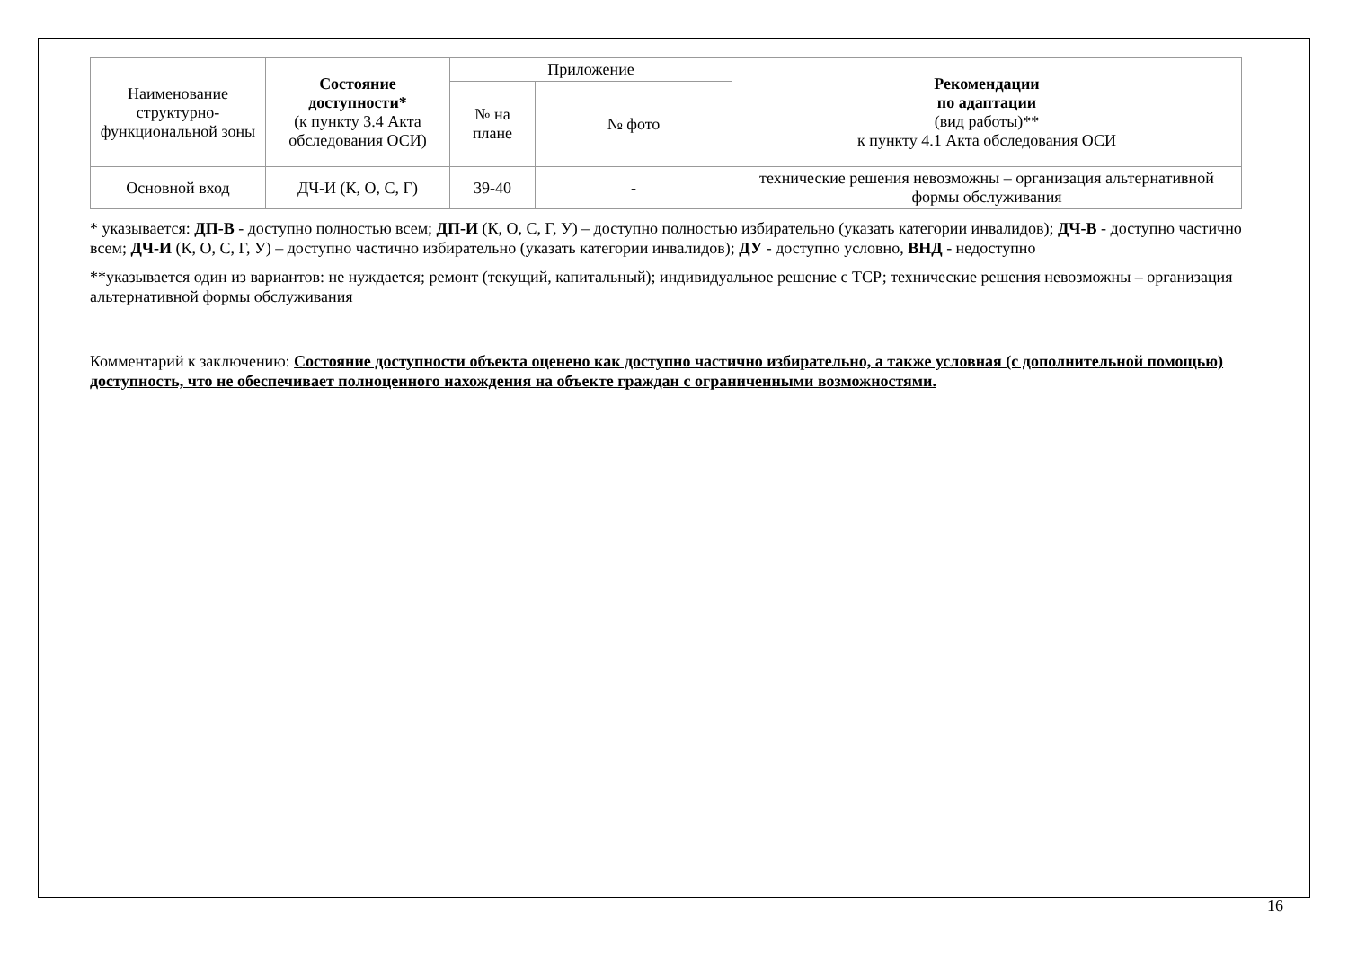| Наименование структурно-функциональной зоны | Состояние доступности* (к пункту 3.4 Акта обследования ОСИ) | Приложение | | Рекомендации по адаптации (вид работы)** к пункту 4.1 Акта обследования ОСИ |
| --- | --- | --- | --- | --- |
| | | № на плане | № фото | |
| Основной вход | ДЧ-И (К, О, С, Г) | 39-40 | - | технические решения невозможны – организация альтернативной формы обслуживания |
* указывается: ДП-В - доступно полностью всем; ДП-И (К, О, С, Г, У) – доступно полностью избирательно (указать категории инвалидов); ДЧ-В - доступно частично всем; ДЧ-И (К, О, С, Г, У) – доступно частично избирательно (указать категории инвалидов); ДУ - доступно условно, ВНД - недоступно
**указывается один из вариантов: не нуждается; ремонт (текущий, капитальный); индивидуальное решение с ТСР; технические решения невозможны – организация альтернативной формы обслуживания
Комментарий к заключению: Состояние доступности объекта оценено как доступно частично избирательно, а также условная (с дополнительной помощью) доступность, что не обеспечивает полноценного нахождения на объекте граждан с ограниченными возможностями.
16